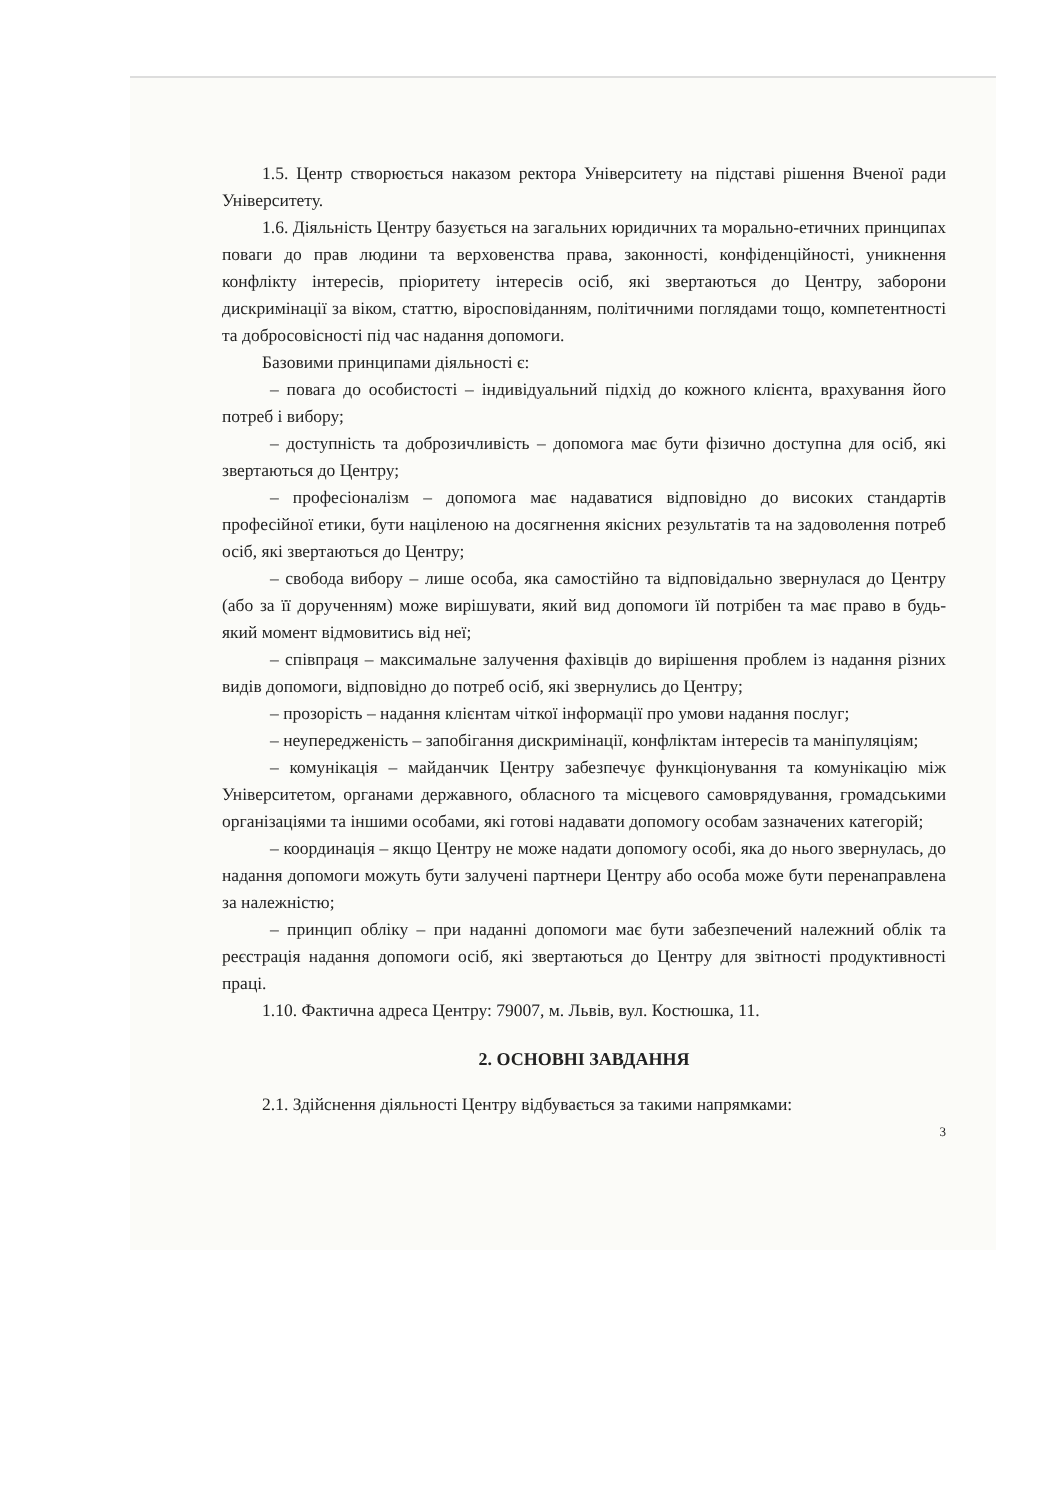1.5. Центр створюється наказом ректора Університету на підставі рішення Вченої ради Університету.
1.6. Діяльність Центру базується на загальних юридичних та морально-етичних принципах поваги до прав людини та верховенства права, законності, конфіденційності, уникнення конфлікту інтересів, пріоритету інтересів осіб, які звертаються до Центру, заборони дискримінації за віком, статтю, віросповіданням, політичними поглядами тощо, компетентності та добросовісності під час надання допомоги.
Базовими принципами діяльності є:
– повага до особистості – індивідуальний підхід до кожного клієнта, врахування його потреб і вибору;
– доступність та доброзичливість – допомога має бути фізично доступна для осіб, які звертаються до Центру;
– професіоналізм – допомога має надаватися відповідно до високих стандартів професійної етики, бути націленою на досягнення якісних результатів та на задоволення потреб осіб, які звертаються до Центру;
– свобода вибору – лише особа, яка самостійно та відповідально звернулася до Центру (або за її дорученням) може вирішувати, який вид допомоги їй потрібен та має право в будь-який момент відмовитись від неї;
– співпраця – максимальне залучення фахівців до вирішення проблем із надання різних видів допомоги, відповідно до потреб осіб, які звернулись до Центру;
– прозорість – надання клієнтам чіткої інформації про умови надання послуг;
– неупередженість – запобігання дискримінації, конфліктам інтересів та маніпуляціям;
– комунікація – майданчик Центру забезпечує функціонування та комунікацію між Університетом, органами державного, обласного та місцевого самоврядування, громадськими організаціями та іншими особами, які готові надавати допомогу особам зазначених категорій;
– координація – якщо Центру не може надати допомогу особі, яка до нього звернулась, до надання допомоги можуть бути залучені партнери Центру або особа може бути перенаправлена за належністю;
– принцип обліку – при наданні допомоги має бути забезпечений належний облік та реєстрація надання допомоги осіб, які звертаються до Центру для звітності продуктивності праці.
1.10. Фактична адреса Центру: 79007, м. Львів, вул. Костюшка, 11.
2. ОСНОВНІ ЗАВДАННЯ
2.1. Здійснення діяльності Центру відбувається за такими напрямками:
3